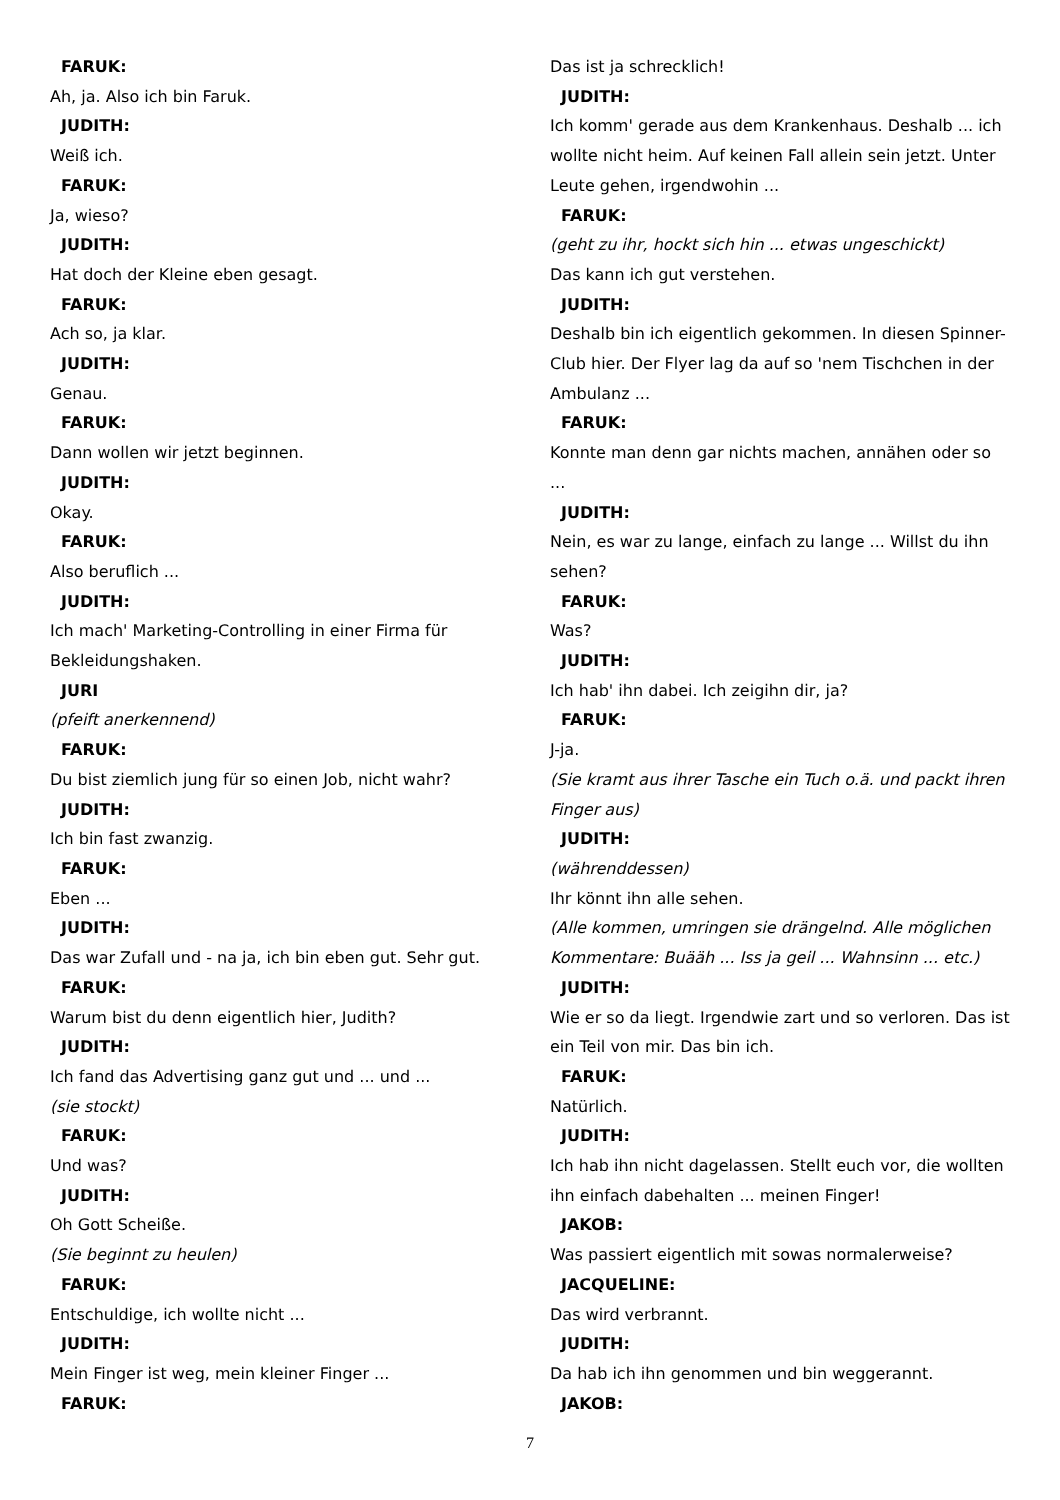FARUK:
Ah, ja. Also ich bin Faruk.
JUDITH:
Weiß ich.
FARUK:
Ja, wieso?
JUDITH:
Hat doch der Kleine eben gesagt.
FARUK:
Ach so, ja klar.
JUDITH:
Genau.
FARUK:
Dann wollen wir jetzt beginnen.
JUDITH:
Okay.
FARUK:
Also beruflich ...
JUDITH:
Ich mach' Marketing-Controlling in einer Firma für Bekleidungshaken.
JURI
(pfeift anerkennend)
FARUK:
Du bist ziemlich jung für so einen Job, nicht wahr?
JUDITH:
Ich bin fast zwanzig.
FARUK:
Eben ...
JUDITH:
Das war Zufall und - na ja, ich bin eben gut. Sehr gut.
FARUK:
Warum bist du denn eigentlich hier, Judith?
JUDITH:
Ich fand das Advertising ganz gut und ... und ...
(sie stockt)
FARUK:
Und was?
JUDITH:
Oh Gott Scheiße.
(Sie beginnt zu heulen)
FARUK:
Entschuldige, ich wollte nicht ...
JUDITH:
Mein Finger ist weg, mein kleiner Finger ...
FARUK:
Das ist ja schrecklich!
JUDITH:
Ich komm' gerade aus dem Krankenhaus. Deshalb ... ich wollte nicht heim. Auf keinen Fall allein sein jetzt. Unter Leute gehen, irgendwohin ...
FARUK:
(geht zu ihr, hockt sich hin ... etwas ungeschickt)
Das kann ich gut verstehen.
JUDITH:
Deshalb bin ich eigentlich gekommen. In diesen Spinner-Club hier. Der Flyer lag da auf so 'nem Tischchen in der Ambulanz ...
FARUK:
Konnte man denn gar nichts machen, annähen oder so ...
JUDITH:
Nein, es war zu lange, einfach zu lange ... Willst du ihn sehen?
FARUK:
Was?
JUDITH:
Ich hab' ihn dabei. Ich zeigihn dir, ja?
FARUK:
J-ja.
(Sie kramt aus ihrer Tasche ein Tuch o.ä. und packt ihren Finger aus)
JUDITH:
(währenddessen)
Ihr könnt ihn alle sehen.
(Alle kommen, umringen sie drängelnd. Alle möglichen Kommentare: Buääh ... Iss ja geil ... Wahnsinn ... etc.)
JUDITH:
Wie er so da liegt. Irgendwie zart und so verloren. Das ist ein Teil von mir. Das bin ich.
FARUK:
Natürlich.
JUDITH:
Ich hab ihn nicht dagelassen. Stellt euch vor, die wollten ihn einfach dabehalten ... meinen Finger!
JAKOB:
Was passiert eigentlich mit sowas normalerweise?
JACQUELINE:
Das wird verbrannt.
JUDITH:
Da hab ich ihn genommen und bin weggerannt.
JAKOB:
7